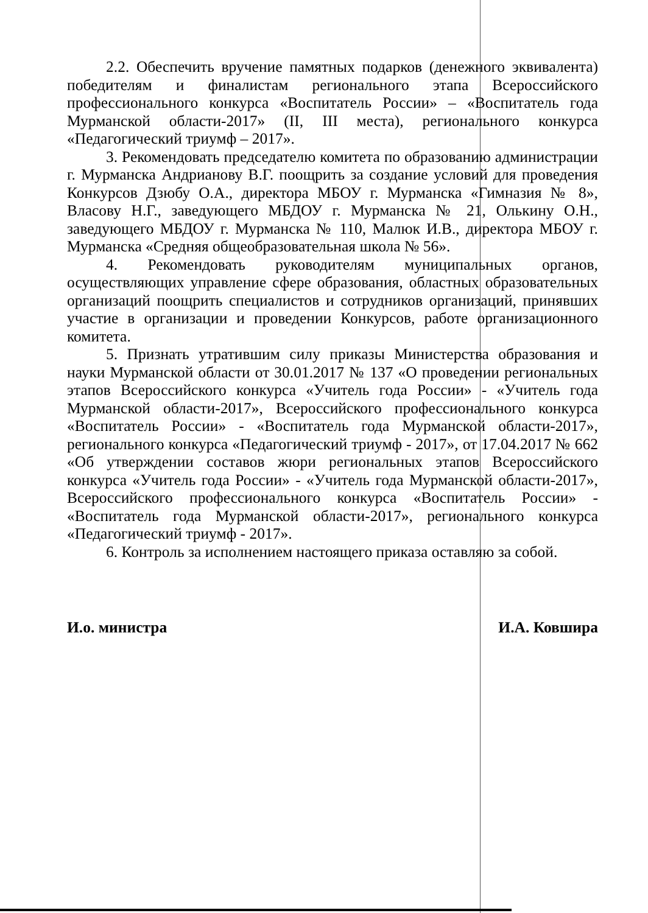2.2. Обеспечить вручение памятных подарков (денежного эквивалента) победителям и финалистам регионального этапа Всероссийского профессионального конкурса «Воспитатель России» – «Воспитатель года Мурманской области-2017» (II, III места), регионального конкурса «Педагогический триумф – 2017».
3. Рекомендовать председателю комитета по образованию администрации г. Мурманска Андрианову В.Г. поощрить за создание условий для проведения Конкурсов Дзюбу О.А., директора МБОУ г. Мурманска «Гимназия № 8», Власову Н.Г., заведующего МБДОУ г. Мурманска № 21, Олькину О.Н., заведующего МБДОУ г. Мурманска № 110, Малюк И.В., директора МБОУ г. Мурманска «Средняя общеобразовательная школа № 56».
4. Рекомендовать руководителям муниципальных органов, осуществляющих управление сфере образования, областных образовательных организаций поощрить специалистов и сотрудников организаций, принявших участие в организации и проведении Конкурсов, работе организационного комитета.
5. Признать утратившим силу приказы Министерства образования и науки Мурманской области от 30.01.2017 № 137 «О проведении региональных этапов Всероссийского конкурса «Учитель года России» - «Учитель года Мурманской области-2017», Всероссийского профессионального конкурса «Воспитатель России» - «Воспитатель года Мурманской области-2017», регионального конкурса «Педагогический триумф - 2017», от 17.04.2017 № 662 «Об утверждении составов жюри региональных этапов Всероссийского конкурса «Учитель года России» - «Учитель года Мурманской области-2017», Всероссийского профессионального конкурса «Воспитатель России» - «Воспитатель года Мурманской области-2017», регионального конкурса «Педагогический триумф - 2017».
6. Контроль за исполнением настоящего приказа оставляю за собой.
И.о. министра И.А. Ковшира